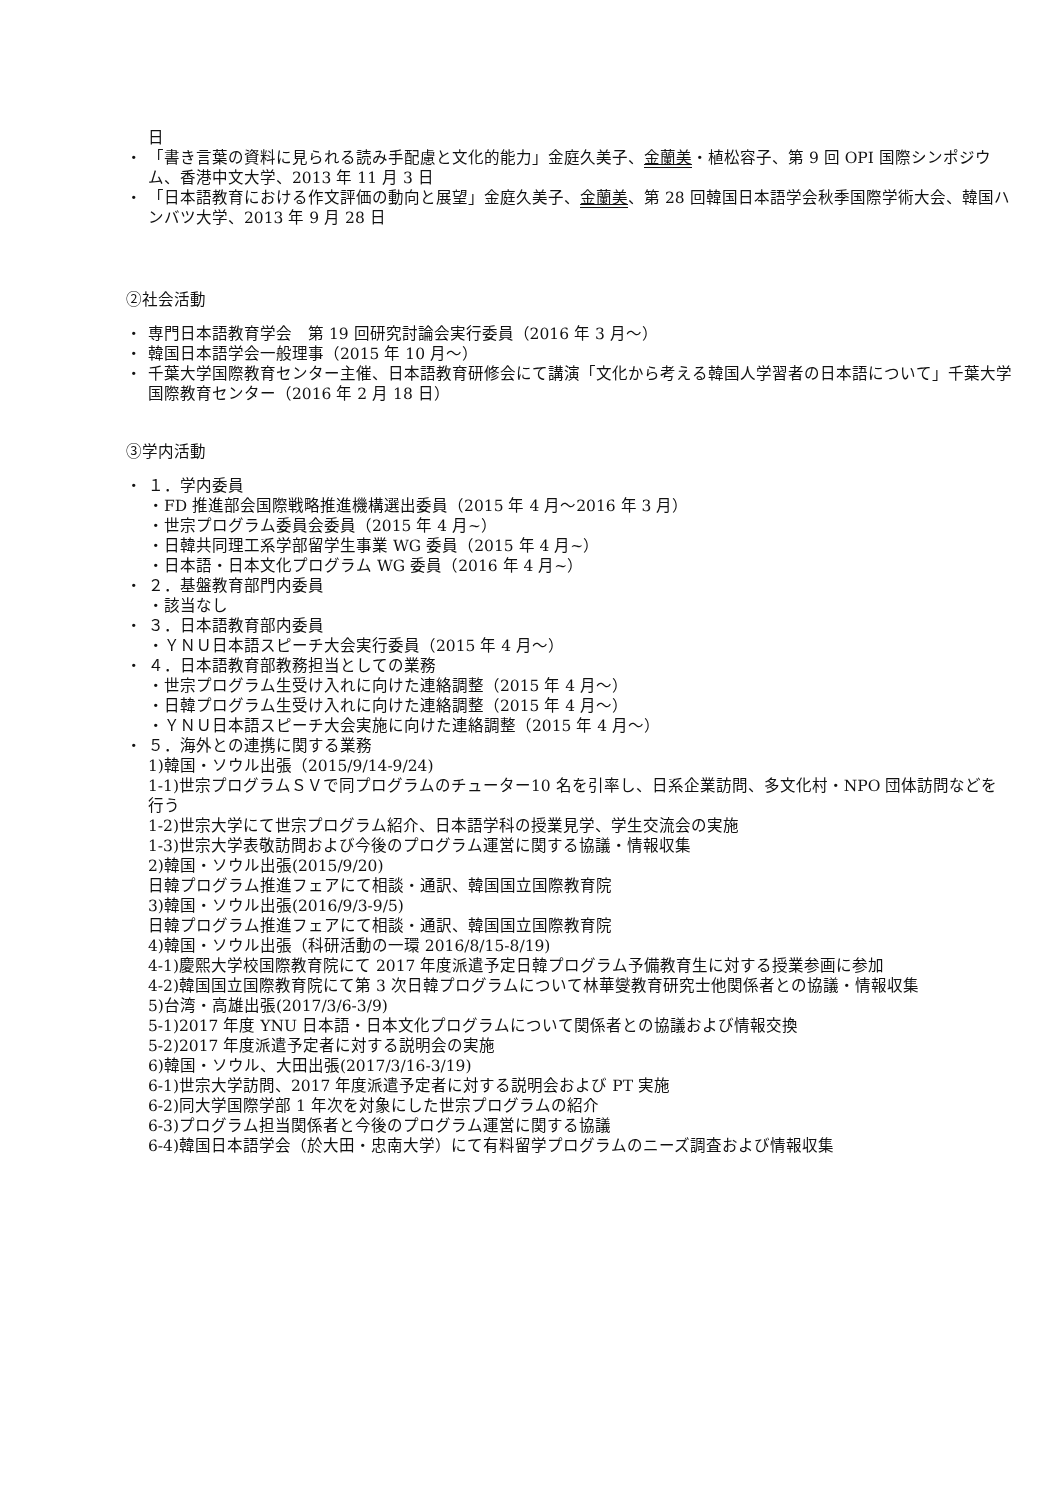日
・ 「書き言葉の資料に見られる読み手配慮と文化的能力」金庭久美子、金蘭美・植松容子、第 9 回 OPI 国際シンポジウム、香港中文大学、2013 年 11 月 3 日
・ 「日本語教育における作文評価の動向と展望」金庭久美子、金蘭美、第 28 回韓国日本語学会秋季国際学術大会、韓国ハンバツ大学、2013 年 9 月 28 日
②社会活動
・ 専門日本語教育学会　第 19 回研究討論会実行委員（2016 年 3 月～）
・ 韓国日本語学会一般理事（2015 年 10 月～）
・ 千葉大学国際教育センター主催、日本語教育研修会にて講演「文化から考える韓国人学習者の日本語について」千葉大学国際教育センター（2016 年 2 月 18 日）
③学内活動
・ １．学内委員
・FD 推進部会国際戦略推進機構選出委員（2015 年 4 月～2016 年 3 月）
・世宗プログラム委員会委員（2015 年 4 月~）
・日韓共同理工系学部留学生事業 WG 委員（2015 年 4 月~）
・日本語・日本文化プログラム WG 委員（2016 年 4 月~）
・ ２．基盤教育部門内委員
・該当なし
・ ３．日本語教育部内委員
・ＹＮＵ日本語スピーチ大会実行委員（2015 年 4 月～）
・ ４．日本語教育部教務担当としての業務
・世宗プログラム生受け入れに向けた連絡調整（2015 年 4 月～）
・日韓プログラム生受け入れに向けた連絡調整（2015 年 4 月～）
・ＹＮＵ日本語スピーチ大会実施に向けた連絡調整（2015 年 4 月～）
・ ５．海外との連携に関する業務
1)韓国・ソウル出張（2015/9/14-9/24)
1-1)世宗プログラムＳＶで同プログラムのチューター10 名を引率し、日系企業訪問、多文化村・NPO 団体訪問などを行う
1-2)世宗大学にて世宗プログラム紹介、日本語学科の授業見学、学生交流会の実施
1-3)世宗大学表敬訪問および今後のプログラム運営に関する協議・情報収集
2)韓国・ソウル出張(2015/9/20)
日韓プログラム推進フェアにて相談・通訳、韓国国立国際教育院
3)韓国・ソウル出張(2016/9/3-9/5)
日韓プログラム推進フェアにて相談・通訳、韓国国立国際教育院
4)韓国・ソウル出張（科研活動の一環 2016/8/15-8/19)
4-1)慶熙大学校国際教育院にて 2017 年度派遣予定日韓プログラム予備教育生に対する授業参画に参加
4-2)韓国国立国際教育院にて第 3 次日韓プログラムについて林華燮教育研究士他関係者との協議・情報収集
5)台湾・高雄出張(2017/3/6-3/9)
5-1)2017 年度 YNU 日本語・日本文化プログラムについて関係者との協議および情報交換
5-2)2017 年度派遣予定者に対する説明会の実施
6)韓国・ソウル、大田出張(2017/3/16-3/19)
6-1)世宗大学訪問、2017 年度派遣予定者に対する説明会および PT 実施
6-2)同大学国際学部 1 年次を対象にした世宗プログラムの紹介
6-3)プログラム担当関係者と今後のプログラム運営に関する協議
6-4)韓国日本語学会（於大田・忠南大学）にて有料留学プログラムのニーズ調査および情報収集